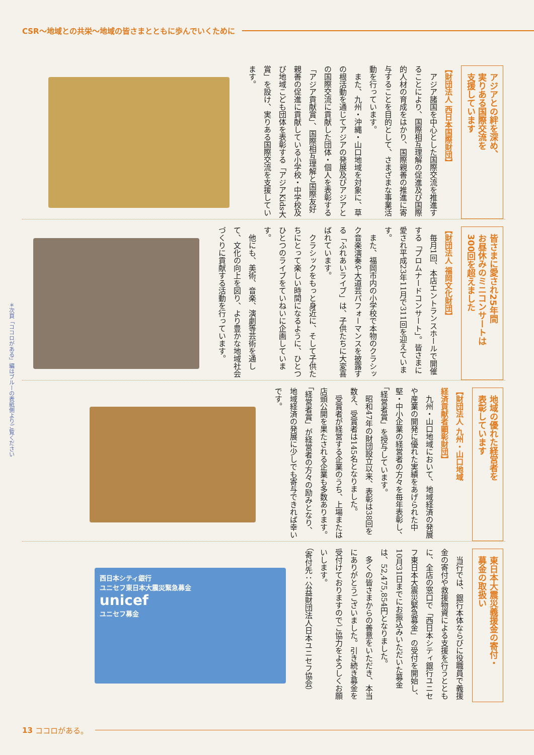CSR〜地域との共栄〜地域の皆さまとともに歩んでいくために
アジアとの絆を深め、
実りある国際交流を
支援しています
【財団法人 西日本国際財団】
　アジア諸国を中心とした国際交流を推進することにより、国際相互理解の促進及び国際的人材の育成をはかり、国際親善の推進に寄与することを目的として、さまざまな事業活動を行っています。
　また、九州・沖縄・山口地域を対象に、草の根活動を通じてアジアの発展及びアジアとの国際交流に貢献した団体・個人を表彰する「アジア貢献賞」、国際相互理解と国際友好親善の促進に貢献している小学校・中学校及び地域こども団体を表彰する「アジアKids大賞」を設け、実りある国際交流を支援しています。
皆さまに愛され25年間
お昼休みのミニコンサートは
300回を超えました
【財団法人 福岡文化財団】
　毎月1回、本店エントランスホールで開催する「プロムナードコンサート」。皆さまに愛され平成23年11月で311回を迎えています。
　また、福岡市内の小学校で本物のクラシック音楽演奏や大道芸パフォーマンスを披露する「ふれあいライブ」は、子供たちに大変喜ばれています。
　クラシックをもっと身近に、そして子供たちにとって楽しい時間になるように、ひとつひとつのライブをていねいに企画しています。
　他にも、美術、音楽、演劇等芸術を通して、文化の向上を図り、より豊かな地域社会づくりに貢献する活動を行っています。
地域の優れた経営者を
表彰しています
【財団法人 九州・山口地域
経済貢献者顕彰財団】
　九州・山口地域において、地域経済の発展や産業の開発に優れた実績をあげられた中堅・中小企業の経営者の方々を毎年表彰し、「経営者賞」を授与しています。
　昭和47年の財団設立以来、表彰は38回を数え、受賞者は145名となりました。
　受賞者が経営する企業のうち、上場または店頭公開を果たされる企業も多数あります。
「経営者賞」が経営者の方々の励みとなり、地域経済の発展に少しでも寄与できれば幸いです。
東日本大震災義援金の寄付・
募金の取扱い
　当行では、銀行本体ならびに役職員で義援金の寄付や救援物資による支援を行うとともに、全店の窓口で「西日本シティ銀行ユニセフ東日本大震災緊急募金」の受付を開始し、10月31日までにお振込みいただいた募金は、52,475,854円となりました。
　多くの皆さまからの善意をいただき、本当にありがとうございました。引き続き募金を受付けておりますのでご協力をよろしくお願いします。
（寄付先：公益財団法人日本ユニセフ協会）
西日本シティ銀行
ユニセフ東日本大震災緊急募金
unicef
ユニセフ募金
＊次頁「ココロがある」編はブルーの表紙側よりご覧ください
13 ココロがある。